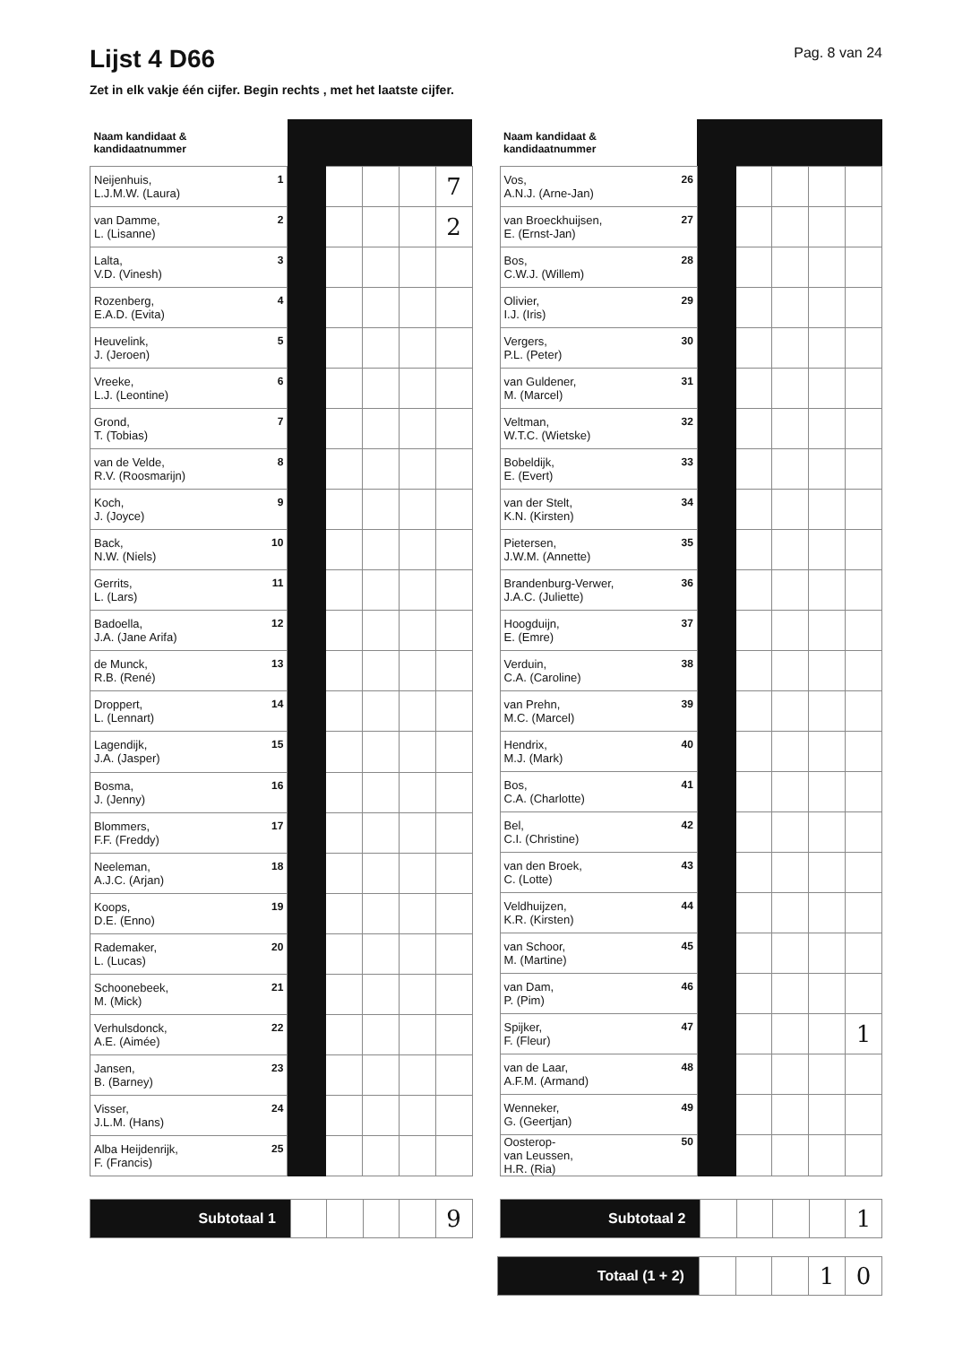Lijst 4 D66
Pag. 8 van 24
Zet in elk vakje één cijfer. Begin rechts , met het laatste cijfer.
| Naam kandidaat & kandidaatnummer | | | | | |
| --- | --- | --- | --- | --- | --- |
| 1 Neijenhuis, L.J.M.W. (Laura) | | | | | 7 |
| 2 van Damme, L. (Lisanne) | | | | | 2 |
| 3 Lalta, V.D. (Vinesh) | | | | | |
| 4 Rozenberg, E.A.D. (Evita) | | | | | |
| 5 Heuvelink, J. (Jeroen) | | | | | |
| 6 Vreeke, L.J. (Leontine) | | | | | |
| 7 Grond, T. (Tobias) | | | | | |
| 8 van de Velde, R.V. (Roosmarijn) | | | | | |
| 9 Koch, J. (Joyce) | | | | | |
| 10 Back, N.W. (Niels) | | | | | |
| 11 Gerrits, L. (Lars) | | | | | |
| 12 Badoella, J.A. (Jane Arifa) | | | | | |
| 13 de Munck, R.B. (René) | | | | | |
| 14 Droppert, L. (Lennart) | | | | | |
| 15 Lagendijk, J.A. (Jasper) | | | | | |
| 16 Bosma, J. (Jenny) | | | | | |
| 17 Blommers, F.F. (Freddy) | | | | | |
| 18 Neeleman, A.J.C. (Arjan) | | | | | |
| 19 Koops, D.E. (Enno) | | | | | |
| 20 Rademaker, L. (Lucas) | | | | | |
| 21 Schoonebeek, M. (Mick) | | | | | |
| 22 Verhulsdonck, A.E. (Aimée) | | | | | |
| 23 Jansen, B. (Barney) | | | | | |
| 24 Visser, J.L.M. (Hans) | | | | | |
| 25 Alba Heijdenrijk, F. (Francis) | | | | | |
| Naam kandidaat & kandidaatnummer | | | | | |
| --- | --- | --- | --- | --- | --- |
| 26 Vos, A.N.J. (Arne-Jan) | | | | | |
| 27 van Broeckhuijsen, E. (Ernst-Jan) | | | | | |
| 28 Bos, C.W.J. (Willem) | | | | | |
| 29 Olivier, I.J. (Iris) | | | | | |
| 30 Vergers, P.L. (Peter) | | | | | |
| 31 van Guldener, M. (Marcel) | | | | | |
| 32 Veltman, W.T.C. (Wietske) | | | | | |
| 33 Bobeldijk, E. (Evert) | | | | | |
| 34 van der Stelt, K.N. (Kirsten) | | | | | |
| 35 Pietersen, J.W.M. (Annette) | | | | | |
| 36 Brandenburg-Verwer, J.A.C. (Juliette) | | | | | |
| 37 Hoogduijn, E. (Emre) | | | | | |
| 38 Verduin, C.A. (Caroline) | | | | | |
| 39 van Prehn, M.C. (Marcel) | | | | | |
| 40 Hendrix, M.J. (Mark) | | | | | |
| 41 Bos, C.A. (Charlotte) | | | | | |
| 42 Bel, C.I. (Christine) | | | | | |
| 43 van den Broek, C. (Lotte) | | | | | |
| 44 Veldhuijzen, K.R. (Kirsten) | | | | | |
| 45 van Schoor, M. (Martine) | | | | | |
| 46 van Dam, P. (Pim) | | | | | |
| 47 Spijker, F. (Fleur) | | | | | 1 |
| 48 van de Laar, A.F.M. (Armand) | | | | | |
| 49 Wenneker, G. (Geertjan) | | | | | |
| 50 Oosterop- van Leussen, H.R. (Ria) | | | | | |
| Subtotaal 1 | | | | | 9 |
| Subtotaal 2 | | | | | 1 |
| Totaal (1 + 2) | | | | 1 | 0 |